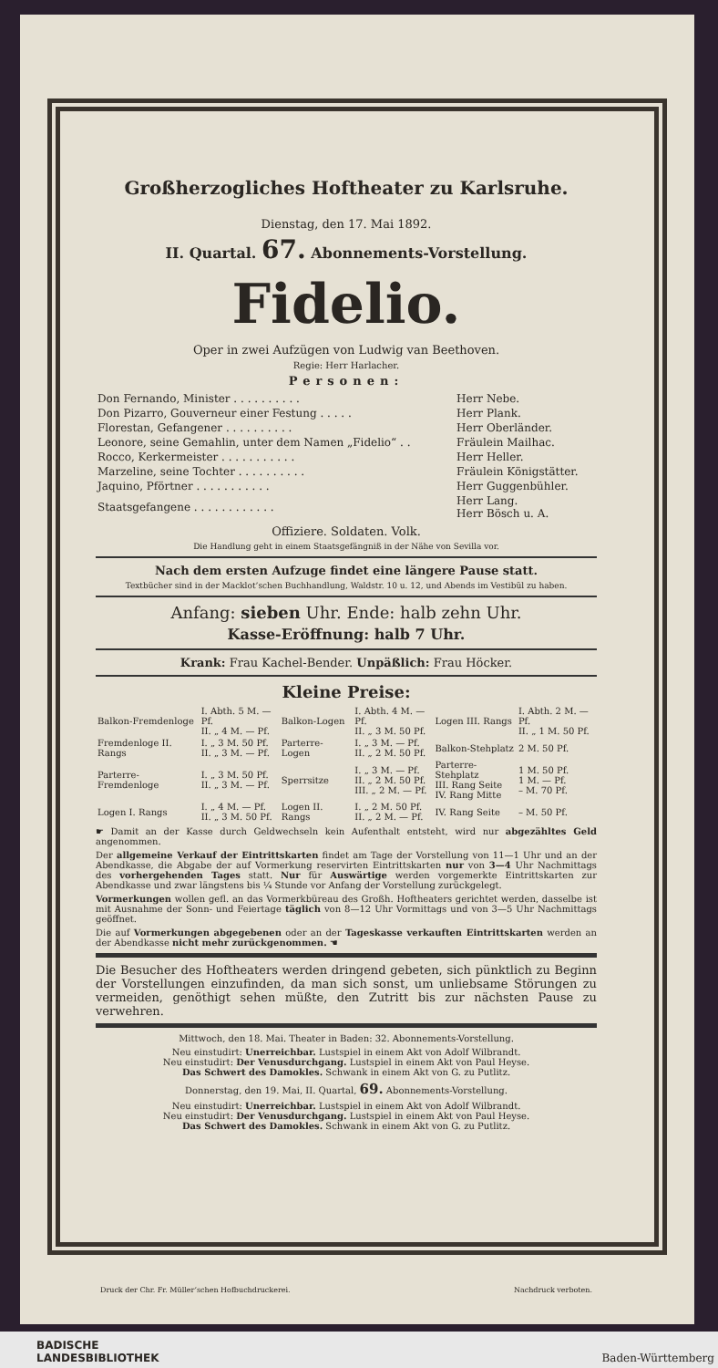Großherzogliches Hoftheater zu Karlsruhe.
Dienstag, den 17. Mai 1892.
II. Quartal. 67. Abonnements-Vorstellung.
Fidelio.
Oper in zwei Aufzügen von Ludwig van Beethoven.
Regie: Herr Harlacher.
Personen:
| Don Fernando, Minister . . . . . . . . . . | Herr Nebe. |
| Don Pizarro, Gouverneur einer Festung . . . . . | Herr Plank. |
| Florestan, Gefangener . . . . . . . . . . | Herr Oberländer. |
| Leonore, seine Gemahlin, unter dem Namen „Fidelio“ . . | Fräulein Mailhac. |
| Rocco, Kerkermeister . . . . . . . . . . . | Herr Heller. |
| Marzeline, seine Tochter . . . . . . . . . . | Fräulein Königstätter. |
| Jaquino, Pförtner . . . . . . . . . . . | Herr Guggenbühler. |
| Staatsgefangene . . . . . . . . . . . . | Herr Lang. Herr Bösch u. A. |
Offiziere. Soldaten. Volk.
Die Handlung geht in einem Staatsgefängniß in der Nähe von Sevilla vor.
Nach dem ersten Aufzuge findet eine längere Pause statt.
Textbücher sind in der Macklot’schen Buchhandlung, Waldstr. 10 u. 12, und Abends im Vestibül zu haben.
Anfang: sieben Uhr. Ende: halb zehn Uhr.
Kasse-Eröffnung: halb 7 Uhr.
Krank: Frau Kachel-Bender. Unpäßlich: Frau Höcker.
Kleine Preise:
| Balkon-Fremdenloge | I. Abth. 5 M. — Pf. II. „ 4 M. — Pf. | Balkon-Logen | I. Abth. 4 M. — Pf. II. „ 3 M. 50 Pf. | Logen III. Rangs | I. Abth. 2 M. — Pf. II. „ 1 M. 50 Pf. |
| Fremdenloge II. Rangs | I. „ 3 M. 50 Pf. II. „ 3 M. — Pf. | Parterre-Logen | I. „ 3 M. — Pf. II. „ 2 M. 50 Pf. | Balkon-Stehplatz | 2 M. 50 Pf. |
| Parterre-Fremdenloge | I. „ 3 M. 50 Pf. II. „ 3 M. — Pf. | Sperrsitze | I. „ 3 M. — Pf. II. „ 2 M. 50 Pf. III. „ 2 M. — Pf. | Parterre-Stehplatz III. Rang Seite IV. Rang Mitte | 1 M. 50 Pf. 1 M. — Pf. – M. 70 Pf. |
| Logen I. Rangs | I. „ 4 M. — Pf. II. „ 3 M. 50 Pf. | Logen II. Rangs | I. „ 2 M. 50 Pf. II. „ 2 M. — Pf. | IV. Rang Seite | – M. 50 Pf. |
☛ Damit an der Kasse durch Geldwechseln kein Aufenthalt entsteht, wird nur abgezähltes Geld angenommen.
Der allgemeine Verkauf der Eintrittskarten findet am Tage der Vorstellung von 11—1 Uhr und an der Abendkasse, die Abgabe der auf Vormerkung reservirten Eintrittskarten nur von 3—4 Uhr Nachmittags des vorhergehenden Tages statt. Nur für Auswärtige werden vorgemerkte Eintrittskarten zur Abendkasse und zwar längstens bis ¼ Stunde vor Anfang der Vorstellung zurückgelegt.
Vormerkungen wollen gefl. an das Vormerkbüreau des Großh. Hoftheaters gerichtet werden, dasselbe ist mit Ausnahme der Sonn- und Feiertage täglich von 8—12 Uhr Vormittags und von 3—5 Uhr Nachmittags geöffnet.
Die auf Vormerkungen abgegebenen oder an der Tageskasse verkauften Eintrittskarten werden an der Abendkasse nicht mehr zurückgenommen. ☚
Die Besucher des Hoftheaters werden dringend gebeten, sich pünktlich zu Beginn der Vorstellungen einzufinden, da man sich sonst, um unliebsame Störungen zu vermeiden, genöthigt sehen müßte, den Zutritt bis zur nächsten Pause zu verwehren.
Mittwoch, den 18. Mai. Theater in Baden: 32. Abonnements-Vorstellung.
Neu einstudirt: Unerreichbar. Lustspiel in einem Akt von Adolf Wilbrandt.
Neu einstudirt: Der Venusdurchgang. Lustspiel in einem Akt von Paul Heyse.
Das Schwert des Damokles. Schwank in einem Akt von G. zu Putlitz.
Donnerstag, den 19. Mai, II. Quartal, 69. Abonnements-Vorstellung.
Neu einstudirt: Unerreichbar. Lustspiel in einem Akt von Adolf Wilbrandt.
Neu einstudirt: Der Venusdurchgang. Lustspiel in einem Akt von Paul Heyse.
Das Schwert des Damokles. Schwank in einem Akt von G. zu Putlitz.
Druck der Chr. Fr. Müller’schen Hofbuchdruckerei. Nachdruck verboten.
BADISCHE
LANDESBIBLIOTHEK
Baden-Württemberg